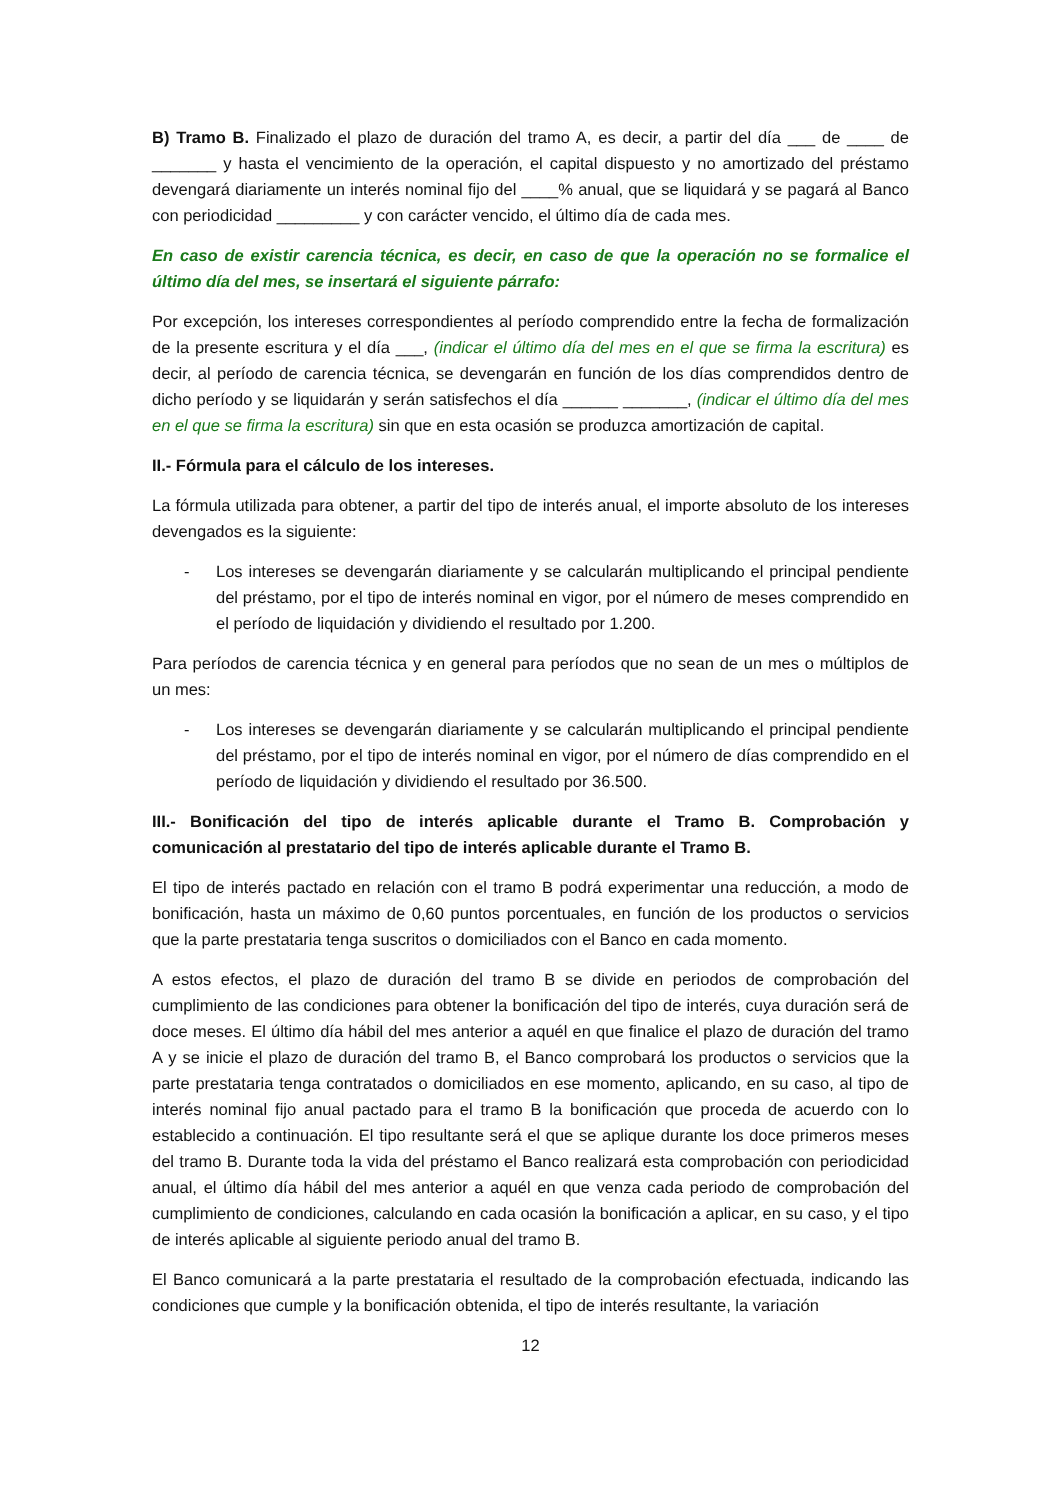B) Tramo B. Finalizado el plazo de duración del tramo A, es decir, a partir del día ___ de ____ de _______ y hasta el vencimiento de la operación, el capital dispuesto y no amortizado del préstamo devengará diariamente un interés nominal fijo del ____% anual, que se liquidará y se pagará al Banco con periodicidad _________ y con carácter vencido, el último día de cada mes.
En caso de existir carencia técnica, es decir, en caso de que la operación no se formalice el último día del mes, se insertará el siguiente párrafo:
Por excepción, los intereses correspondientes al período comprendido entre la fecha de formalización de la presente escritura y el día ___, (indicar el último día del mes en el que se firma la escritura) es decir, al período de carencia técnica, se devengarán en función de los días comprendidos dentro de dicho período y se liquidarán y serán satisfechos el día ______ _______, (indicar el último día del mes en el que se firma la escritura) sin que en esta ocasión se produzca amortización de capital.
II.- Fórmula para el cálculo de los intereses.
La fórmula utilizada para obtener, a partir del tipo de interés anual, el importe absoluto de los intereses devengados es la siguiente:
- Los intereses se devengarán diariamente y se calcularán multiplicando el principal pendiente del préstamo, por el tipo de interés nominal en vigor, por el número de meses comprendido en el período de liquidación y dividiendo el resultado por 1.200.
Para períodos de carencia técnica y en general para períodos que no sean de un mes o múltiplos de un mes:
- Los intereses se devengarán diariamente y se calcularán multiplicando el principal pendiente del préstamo, por el tipo de interés nominal en vigor, por el número de días comprendido en el período de liquidación y dividiendo el resultado por 36.500.
III.- Bonificación del tipo de interés aplicable durante el Tramo B. Comprobación y comunicación al prestatario del tipo de interés aplicable durante el Tramo B.
El tipo de interés pactado en relación con el tramo B podrá experimentar una reducción, a modo de bonificación, hasta un máximo de 0,60 puntos porcentuales, en función de los productos o servicios que la parte prestataria tenga suscritos o domiciliados con el Banco en cada momento.
A estos efectos, el plazo de duración del tramo B se divide en periodos de comprobación del cumplimiento de las condiciones para obtener la bonificación del tipo de interés, cuya duración será de doce meses. El último día hábil del mes anterior a aquél en que finalice el plazo de duración del tramo A y se inicie el plazo de duración del tramo B, el Banco comprobará los productos o servicios que la parte prestataria tenga contratados o domiciliados en ese momento, aplicando, en su caso, al tipo de interés nominal fijo anual pactado para el tramo B la bonificación que proceda de acuerdo con lo establecido a continuación. El tipo resultante será el que se aplique durante los doce primeros meses del tramo B. Durante toda la vida del préstamo el Banco realizará esta comprobación con periodicidad anual, el último día hábil del mes anterior a aquél en que venza cada periodo de comprobación del cumplimiento de condiciones, calculando en cada ocasión la bonificación a aplicar, en su caso, y el tipo de interés aplicable al siguiente periodo anual del tramo B.
El Banco comunicará a la parte prestataria el resultado de la comprobación efectuada, indicando las condiciones que cumple y la bonificación obtenida, el tipo de interés resultante, la variación
12